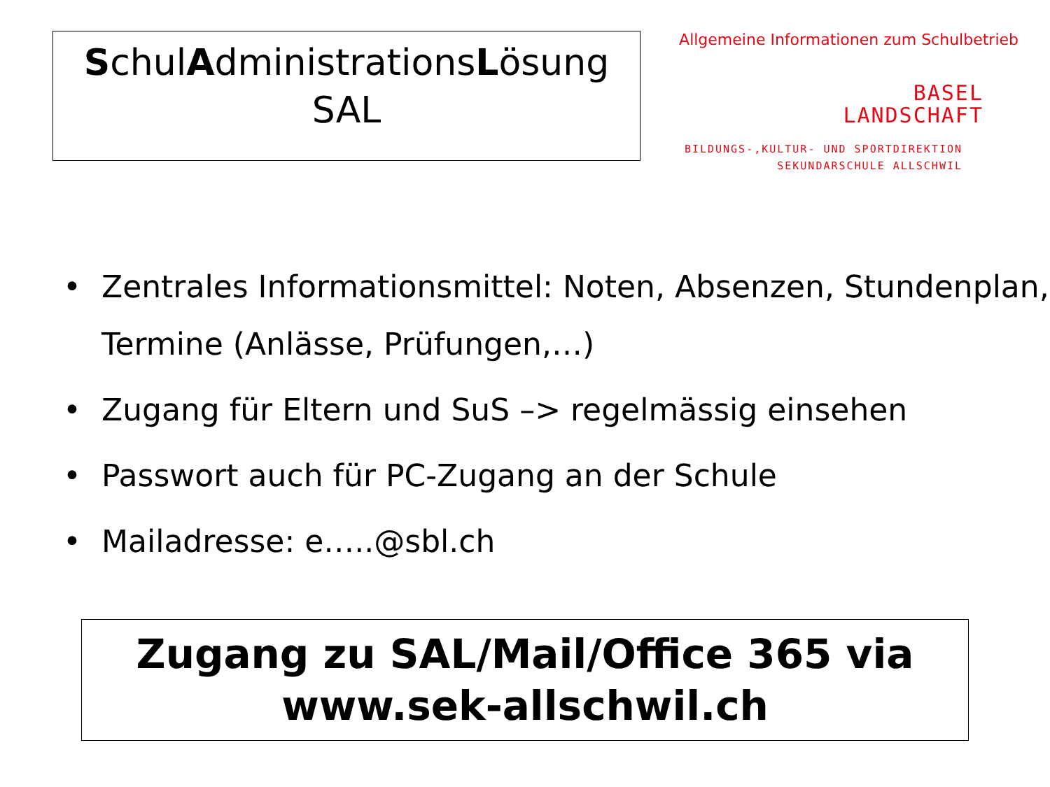SchulAdministrationsLösung
SAL
Allgemeine Informationen zum Schulbetrieb
BASEL
LANDSCHAFT
BILDUNGS-,KULTUR- UND SPORTDIREKTION
SEKUNDARSCHULE ALLSCHWIL
• Zentrales Informationsmittel: Noten, Absenzen, Stundenplan, Termine (Anlässe, Prüfungen,…)
• Zugang für Eltern und SuS –> regelmässig einsehen
• Passwort auch für PC-Zugang an der Schule
• Mailadresse: e…..@sbl.ch
Zugang zu SAL/Mail/Office 365 via
www.sek-allschwil.ch